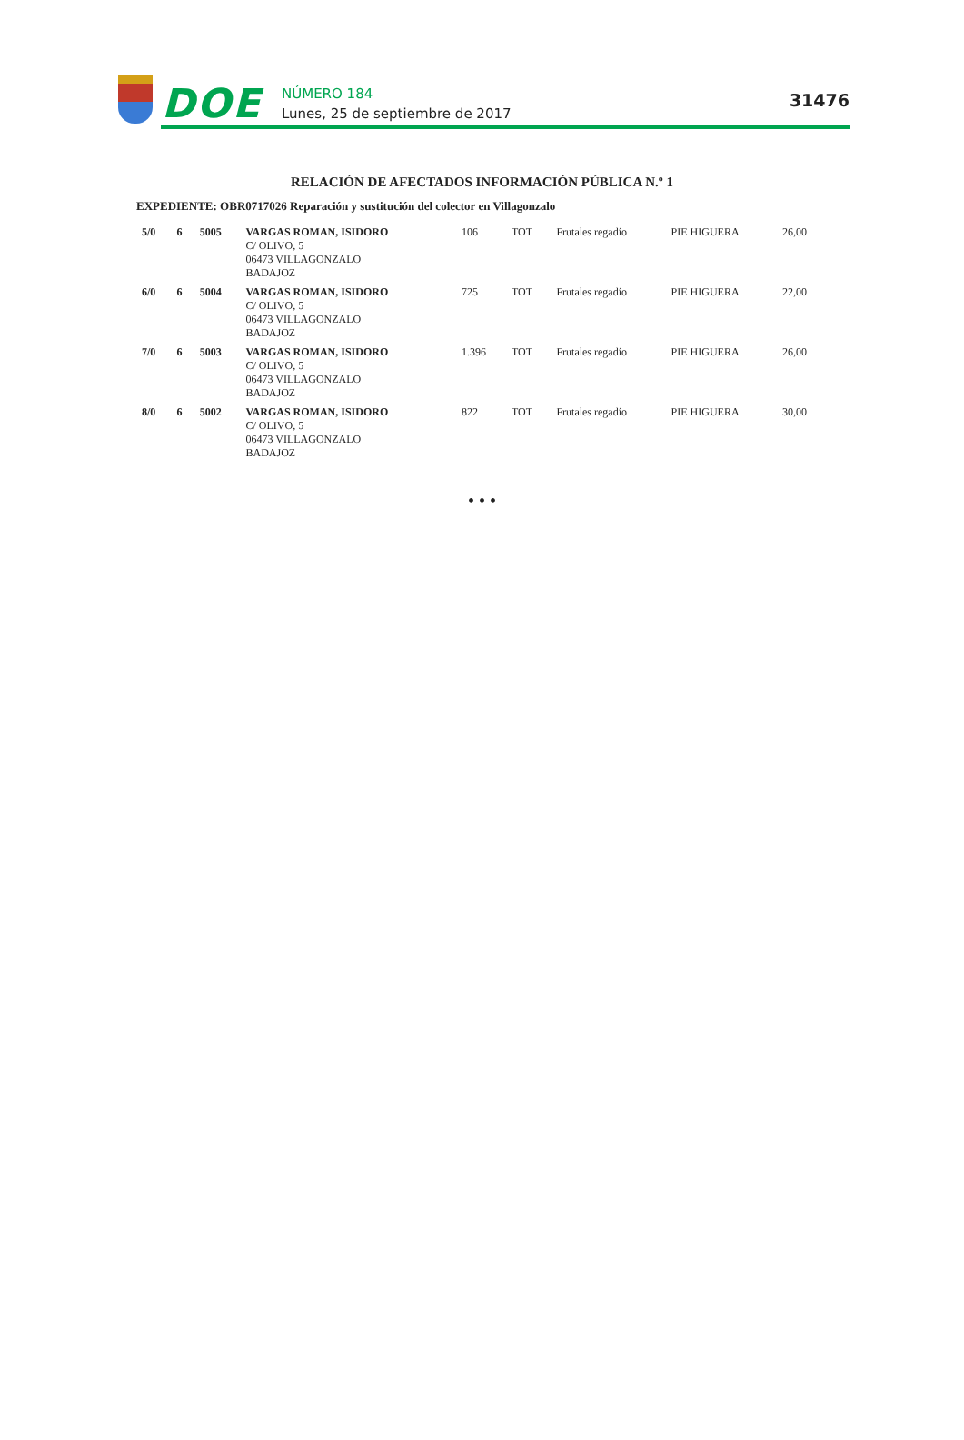DOE
NÚMERO 184
Lunes, 25 de septiembre de 2017
31476
RELACIÓN DE AFECTADOS INFORMACIÓN PÚBLICA N.º 1
EXPEDIENTE: OBR0717026 Reparación y sustitución del colector en Villagonzalo
| 5/0 | 6 | 5005 | VARGAS ROMAN, ISIDORO C/ OLIVO, 5 06473 VILLAGONZALO BADAJOZ | 106 | TOT | Frutales regadío | PIE HIGUERA | 26,00 |
| 6/0 | 6 | 5004 | VARGAS ROMAN, ISIDORO C/ OLIVO, 5 06473 VILLAGONZALO BADAJOZ | 725 | TOT | Frutales regadío | PIE HIGUERA | 22,00 |
| 7/0 | 6 | 5003 | VARGAS ROMAN, ISIDORO C/ OLIVO, 5 06473 VILLAGONZALO BADAJOZ | 1.396 | TOT | Frutales regadío | PIE HIGUERA | 26,00 |
| 8/0 | 6 | 5002 | VARGAS ROMAN, ISIDORO C/ OLIVO, 5 06473 VILLAGONZALO BADAJOZ | 822 | TOT | Frutales regadío | PIE HIGUERA | 30,00 |
• • •